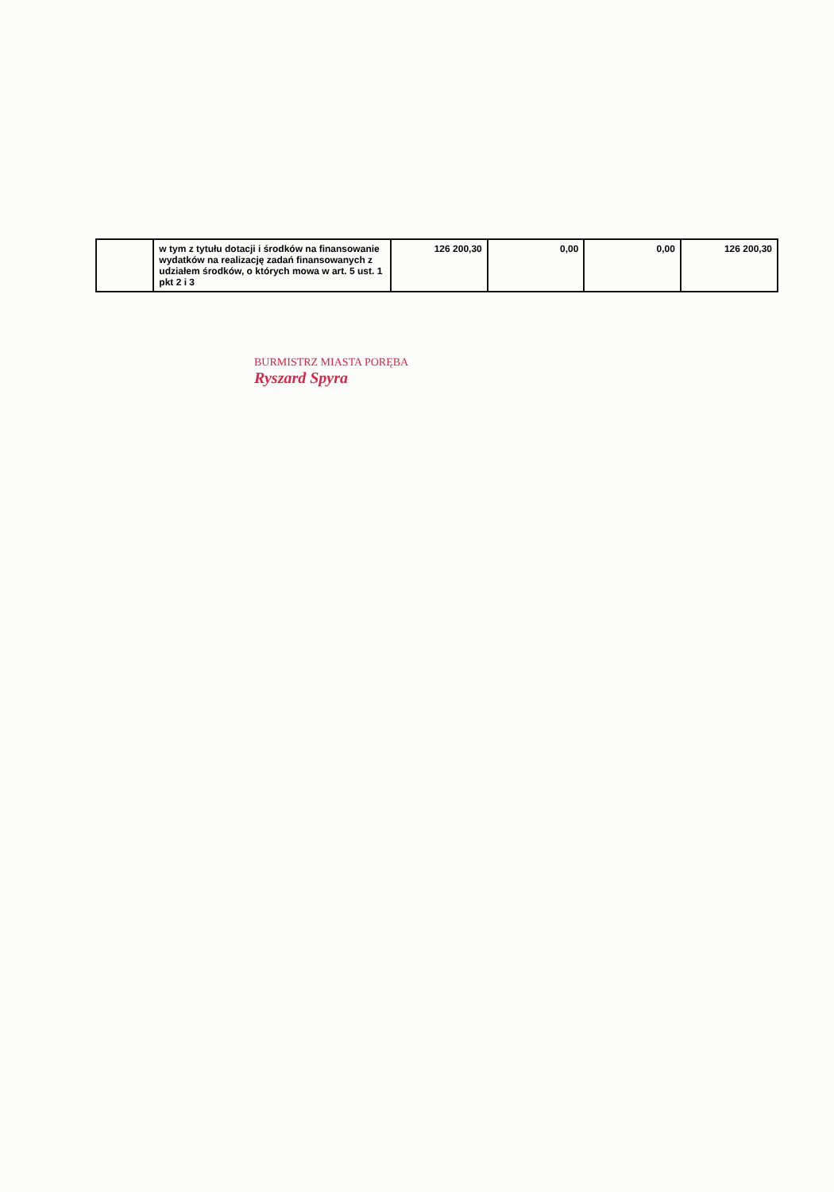| | w tym z tytułu dotacji i środków na finansowanie wydatków na realizację zadań finansowanych z udziałem środków, o których mowa w art. 5 ust. 1 pkt 2 i 3 | 126 200,30 | 0,00 | 0,00 | 126 200,30 |
BURMISTRZ MIASTA PORĘBA
Ryszard Spyra